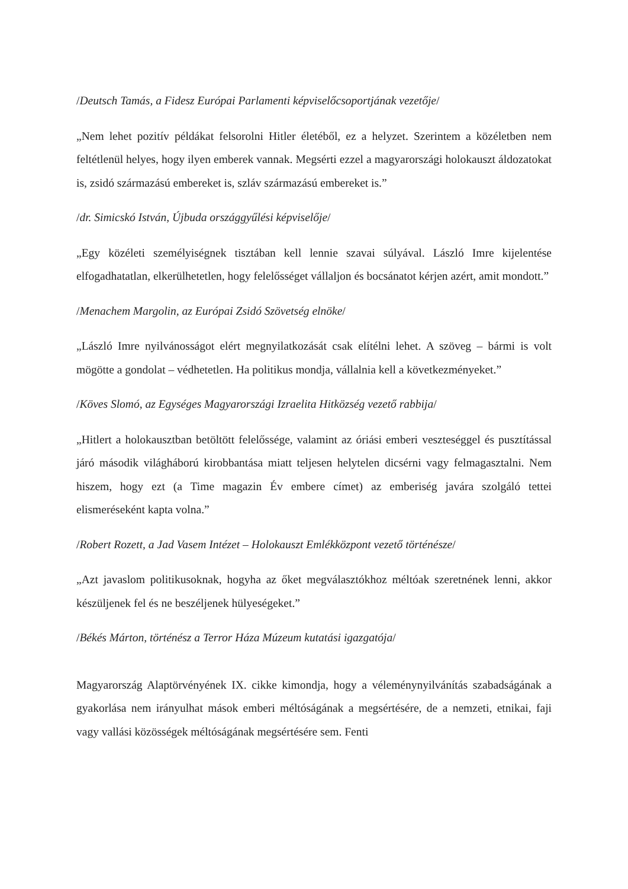/Deutsch Tamás, a Fidesz Európai Parlamenti képviselőcsoportjának vezetője/
„Nem lehet pozitív példákat felsorolni Hitler életéből, ez a helyzet. Szerintem a közéletben nem feltétlenül helyes, hogy ilyen emberek vannak. Megsérti ezzel a magyarországi holokauszt áldozatokat is, zsidó származású embereket is, szláv származású embereket is.”
/dr. Simicskó István, Újbuda országgyűlési képviselője/
„Egy közéleti személyiségnek tisztában kell lennie szavai súlyával. László Imre kijelentése elfogadhatatlan, elkerülhetetlen, hogy felelősséget vállaljon és bocsánatot kérjen azért, amit mondott.”
/Menachem Margolin, az Európai Zsidó Szövetség elnöke/
„László Imre nyilvánosságot elért megnyilatkozását csak elítélni lehet. A szöveg – bármi is volt mögötte a gondolat – védhetetlen. Ha politikus mondja, vállalnia kell a következményeket.”
/Köves Slomó, az Egységes Magyarországi Izraelita Hitközség vezető rabbija/
„Hitlert a holokausztban betöltött felelőssége, valamint az óriási emberi veszteséggel és pusztítással járó második világháború kirobbantása miatt teljesen helytelen dicsérni vagy felmagasztalni. Nem hiszem, hogy ezt (a Time magazin Év embere címet) az emberiség javára szolgáló tettei elismeréseként kapta volna.”
/Robert Rozett, a Jad Vasem Intézet – Holokauszt Emlékközpont vezető történésze/
„Azt javaslom politikusoknak, hogyha az őket megválasztókhoz méltóak szeretnének lenni, akkor készüljenek fel és ne beszéljenek hülyeségeket.”
/Békés Márton, történész a Terror Háza Múzeum kutatási igazgatója/
Magyarország Alaptörvényének IX. cikke kimondja, hogy a véleménynyilvánítás szabadságának a gyakorlása nem irányulhat mások emberi méltóságának a megsértésére, de a nemzeti, etnikai, faji vagy vallási közösségek méltóságának megsértésére sem. Fenti